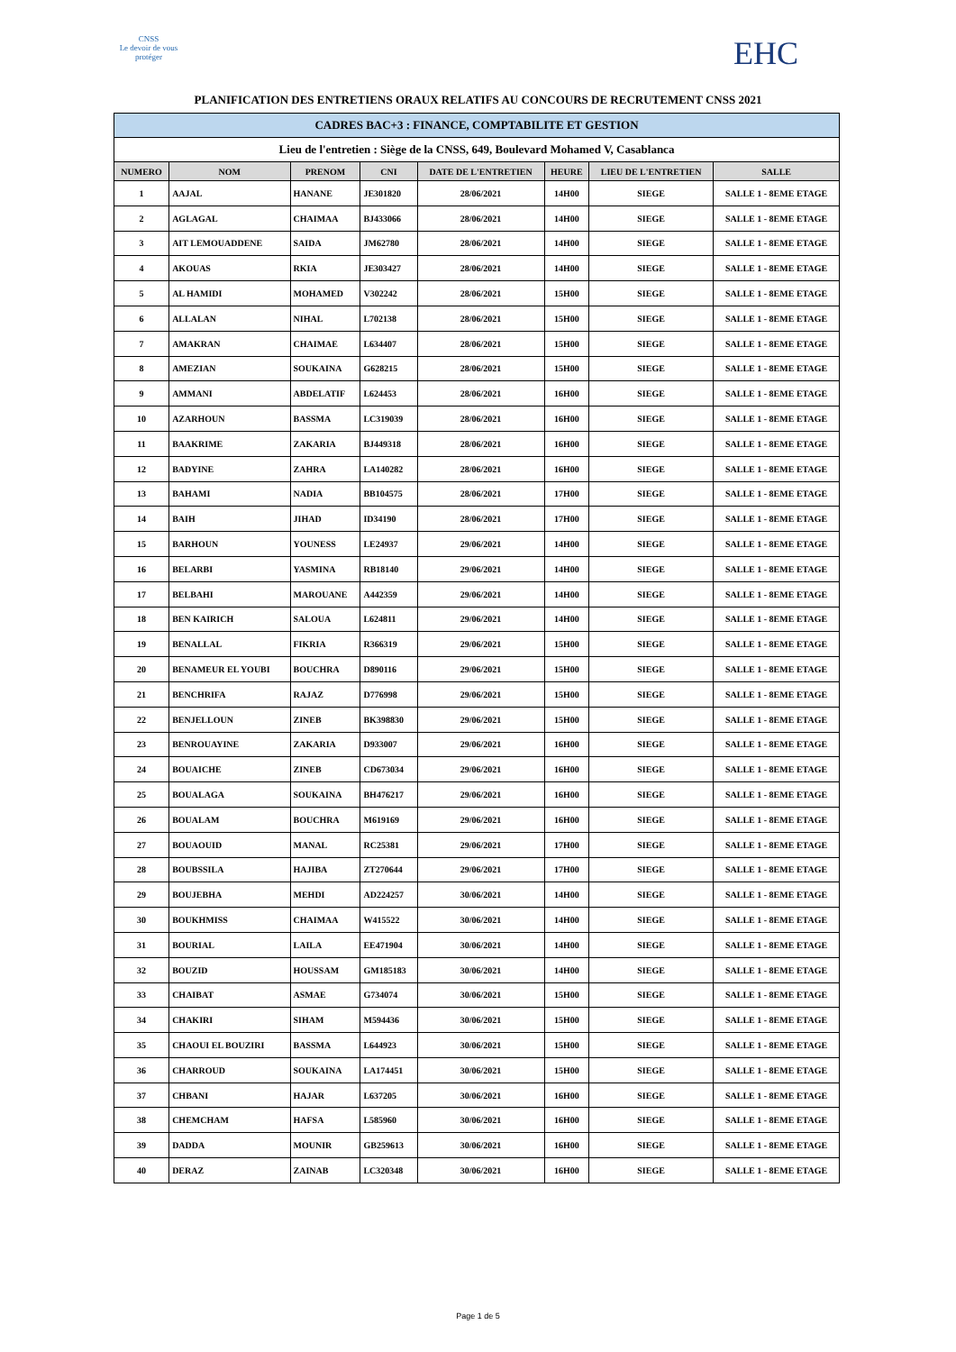CNSS
Le devoir de vous protéger
EHC
PLANIFICATION DES ENTRETIENS ORAUX RELATIFS AU CONCOURS DE RECRUTEMENT CNSS 2021
| CADRES BAC+3 : FINANCE, COMPTABILITE ET GESTION | | | | | | | |
| Lieu de l'entretien : Siège de la CNSS, 649, Boulevard Mohamed V, Casablanca | | | | | | | |
| NUMERO | NOM | PRENOM | CNI | DATE DE L'ENTRETIEN | HEURE | LIEU DE L'ENTRETIEN | SALLE |
| 1 | AAJAL | HANANE | JE301820 | 28/06/2021 | 14H00 | SIEGE | SALLE 1 - 8EME ETAGE |
| 2 | AGLAGAL | CHAIMAA | BJ433066 | 28/06/2021 | 14H00 | SIEGE | SALLE 1 - 8EME ETAGE |
| 3 | AIT LEMOUADDENE | SAIDA | JM62780 | 28/06/2021 | 14H00 | SIEGE | SALLE 1 - 8EME ETAGE |
| 4 | AKOUAS | RKIA | JE303427 | 28/06/2021 | 14H00 | SIEGE | SALLE 1 - 8EME ETAGE |
| 5 | AL HAMIDI | MOHAMED | V302242 | 28/06/2021 | 15H00 | SIEGE | SALLE 1 - 8EME ETAGE |
| 6 | ALLALAN | NIHAL | L702138 | 28/06/2021 | 15H00 | SIEGE | SALLE 1 - 8EME ETAGE |
| 7 | AMAKRAN | CHAIMAE | L634407 | 28/06/2021 | 15H00 | SIEGE | SALLE 1 - 8EME ETAGE |
| 8 | AMEZIAN | SOUKAINA | G628215 | 28/06/2021 | 15H00 | SIEGE | SALLE 1 - 8EME ETAGE |
| 9 | AMMANI | ABDELATIF | L624453 | 28/06/2021 | 16H00 | SIEGE | SALLE 1 - 8EME ETAGE |
| 10 | AZARHOUN | BASSMA | LC319039 | 28/06/2021 | 16H00 | SIEGE | SALLE 1 - 8EME ETAGE |
| 11 | BAAKRIME | ZAKARIA | BJ449318 | 28/06/2021 | 16H00 | SIEGE | SALLE 1 - 8EME ETAGE |
| 12 | BADYINE | ZAHRA | LA140282 | 28/06/2021 | 16H00 | SIEGE | SALLE 1 - 8EME ETAGE |
| 13 | BAHAMI | NADIA | BB104575 | 28/06/2021 | 17H00 | SIEGE | SALLE 1 - 8EME ETAGE |
| 14 | BAIH | JIHAD | ID34190 | 28/06/2021 | 17H00 | SIEGE | SALLE 1 - 8EME ETAGE |
| 15 | BARHOUN | YOUNESS | LE24937 | 29/06/2021 | 14H00 | SIEGE | SALLE 1 - 8EME ETAGE |
| 16 | BELARBI | YASMINA | RB18140 | 29/06/2021 | 14H00 | SIEGE | SALLE 1 - 8EME ETAGE |
| 17 | BELBAHI | MAROUANE | A442359 | 29/06/2021 | 14H00 | SIEGE | SALLE 1 - 8EME ETAGE |
| 18 | BEN KAIRICH | SALOUA | L624811 | 29/06/2021 | 14H00 | SIEGE | SALLE 1 - 8EME ETAGE |
| 19 | BENALLAL | FIKRIA | R366319 | 29/06/2021 | 15H00 | SIEGE | SALLE 1 - 8EME ETAGE |
| 20 | BENAMEUR EL YOUBI | BOUCHRA | D890116 | 29/06/2021 | 15H00 | SIEGE | SALLE 1 - 8EME ETAGE |
| 21 | BENCHRIFA | RAJAZ | D776998 | 29/06/2021 | 15H00 | SIEGE | SALLE 1 - 8EME ETAGE |
| 22 | BENJELLOUN | ZINEB | BK398830 | 29/06/2021 | 15H00 | SIEGE | SALLE 1 - 8EME ETAGE |
| 23 | BENROUAYINE | ZAKARIA | D933007 | 29/06/2021 | 16H00 | SIEGE | SALLE 1 - 8EME ETAGE |
| 24 | BOUAICHE | ZINEB | CD673034 | 29/06/2021 | 16H00 | SIEGE | SALLE 1 - 8EME ETAGE |
| 25 | BOUALAGA | SOUKAINA | BH476217 | 29/06/2021 | 16H00 | SIEGE | SALLE 1 - 8EME ETAGE |
| 26 | BOUALAM | BOUCHRA | M619169 | 29/06/2021 | 16H00 | SIEGE | SALLE 1 - 8EME ETAGE |
| 27 | BOUAOUID | MANAL | RC25381 | 29/06/2021 | 17H00 | SIEGE | SALLE 1 - 8EME ETAGE |
| 28 | BOUBSSILA | HAJIBA | ZT270644 | 29/06/2021 | 17H00 | SIEGE | SALLE 1 - 8EME ETAGE |
| 29 | BOUJEBHA | MEHDI | AD224257 | 30/06/2021 | 14H00 | SIEGE | SALLE 1 - 8EME ETAGE |
| 30 | BOUKHMISS | CHAIMAA | W415522 | 30/06/2021 | 14H00 | SIEGE | SALLE 1 - 8EME ETAGE |
| 31 | BOURIAL | LAILA | EE471904 | 30/06/2021 | 14H00 | SIEGE | SALLE 1 - 8EME ETAGE |
| 32 | BOUZID | HOUSSAM | GM185183 | 30/06/2021 | 14H00 | SIEGE | SALLE 1 - 8EME ETAGE |
| 33 | CHAIBAT | ASMAE | G734074 | 30/06/2021 | 15H00 | SIEGE | SALLE 1 - 8EME ETAGE |
| 34 | CHAKIRI | SIHAM | M594436 | 30/06/2021 | 15H00 | SIEGE | SALLE 1 - 8EME ETAGE |
| 35 | CHAOUI EL BOUZIRI | BASSMA | L644923 | 30/06/2021 | 15H00 | SIEGE | SALLE 1 - 8EME ETAGE |
| 36 | CHARROUD | SOUKAINA | LA174451 | 30/06/2021 | 15H00 | SIEGE | SALLE 1 - 8EME ETAGE |
| 37 | CHBANI | HAJAR | L637205 | 30/06/2021 | 16H00 | SIEGE | SALLE 1 - 8EME ETAGE |
| 38 | CHEMCHAM | HAFSA | L585960 | 30/06/2021 | 16H00 | SIEGE | SALLE 1 - 8EME ETAGE |
| 39 | DADDA | MOUNIR | GB259613 | 30/06/2021 | 16H00 | SIEGE | SALLE 1 - 8EME ETAGE |
| 40 | DERAZ | ZAINAB | LC320348 | 30/06/2021 | 16H00 | SIEGE | SALLE 1 - 8EME ETAGE |
Page 1 de 5